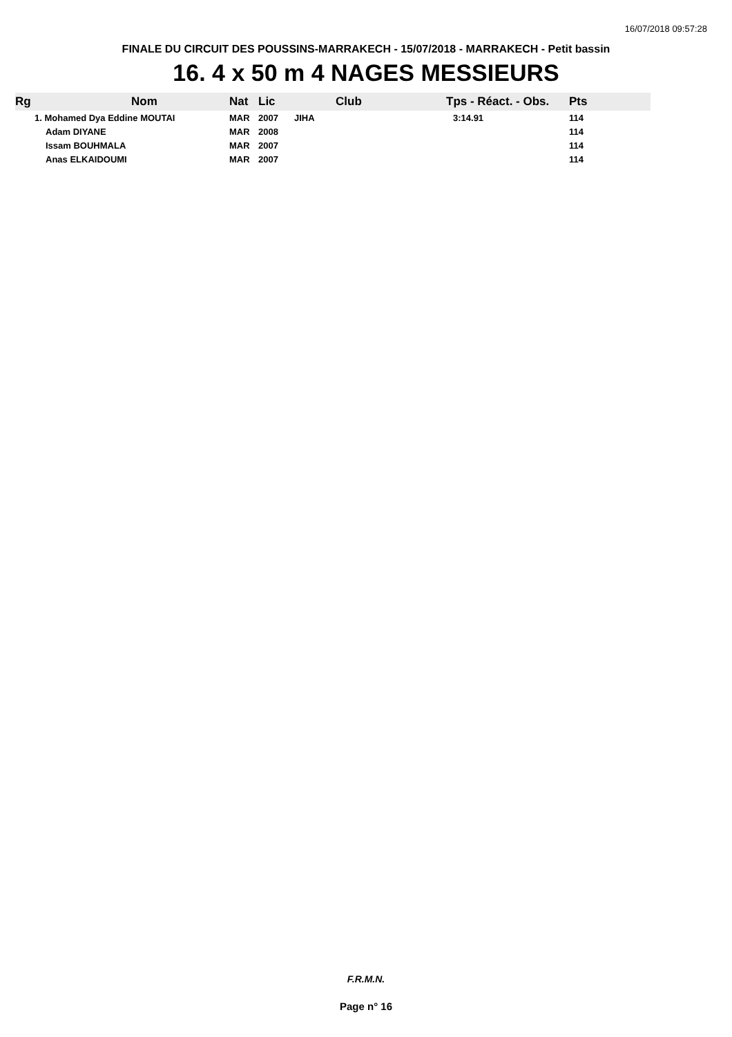16/07/2018 09:57:28
FINALE DU CIRCUIT DES POUSSINS-MARRAKECH - 15/07/2018 - MARRAKECH - Petit bassin
16. 4 x 50 m 4 NAGES MESSIEURS
| Rg | Nom | Nat | Lic | Club | Tps - Réact. - Obs. | Pts |
| --- | --- | --- | --- | --- | --- | --- |
| | 1. Mohamed Dya Eddine MOUTAI | MAR | 2007 | JIHA | 3:14.91 | 114 |
| | Adam DIYANE | MAR | 2008 | | | 114 |
| | Issam BOUHMALA | MAR | 2007 | | | 114 |
| | Anas ELKAIDOUMI | MAR | 2007 | | | 114 |
F.R.M.N.
Page n° 16